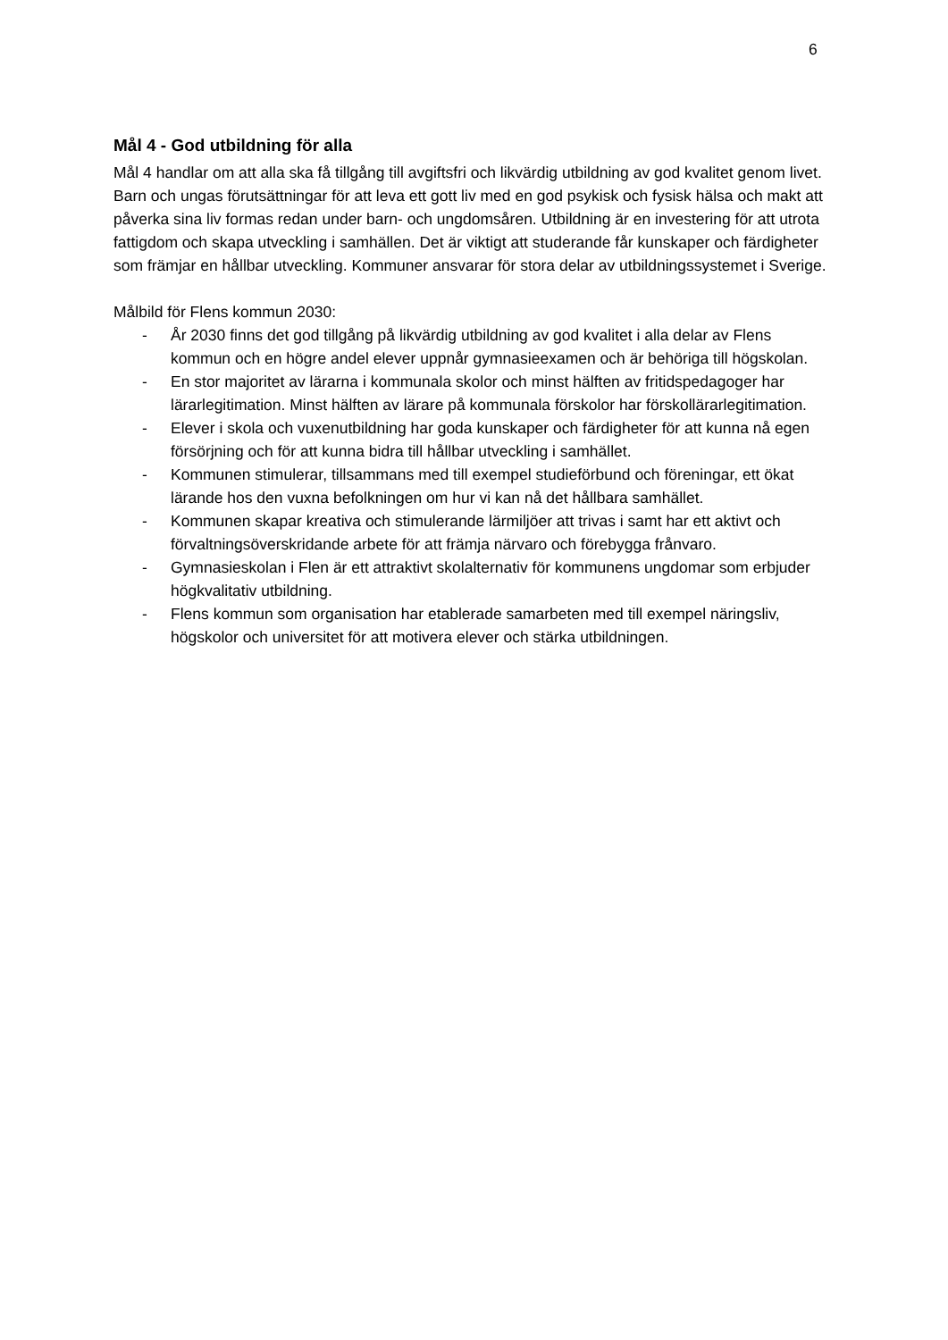6
Mål 4 - God utbildning för alla
Mål 4 handlar om att alla ska få tillgång till avgiftsfri och likvärdig utbildning av god kvalitet genom livet. Barn och ungas förutsättningar för att leva ett gott liv med en god psykisk och fysisk hälsa och makt att påverka sina liv formas redan under barn- och ungdomsåren. Utbildning är en investering för att utrota fattigdom och skapa utveckling i samhällen. Det är viktigt att studerande får kunskaper och färdigheter som främjar en hållbar utveckling. Kommuner ansvarar för stora delar av utbildningssystemet i Sverige.
Målbild för Flens kommun 2030:
- År 2030 finns det god tillgång på likvärdig utbildning av god kvalitet i alla delar av Flens kommun och en högre andel elever uppnår gymnasieexamen och är behöriga till högskolan.
- En stor majoritet av lärarna i kommunala skolor och minst hälften av fritidspedagoger har lärarlegitimation. Minst hälften av lärare på kommunala förskolor har förskollärarlegitimation.
- Elever i skola och vuxenutbildning har goda kunskaper och färdigheter för att kunna nå egen försörjning och för att kunna bidra till hållbar utveckling i samhället.
- Kommunen stimulerar, tillsammans med till exempel studieförbund och föreningar, ett ökat lärande hos den vuxna befolkningen om hur vi kan nå det hållbara samhället.
- Kommunen skapar kreativa och stimulerande lärmiljöer att trivas i samt har ett aktivt och förvaltningsöverskridande arbete för att främja närvaro och förebygga frånvaro.
- Gymnasieskolan i Flen är ett attraktivt skolalternativ för kommunens ungdomar som erbjuder högkvalitativ utbildning.
- Flens kommun som organisation har etablerade samarbeten med till exempel näringsliv, högskolor och universitet för att motivera elever och stärka utbildningen.